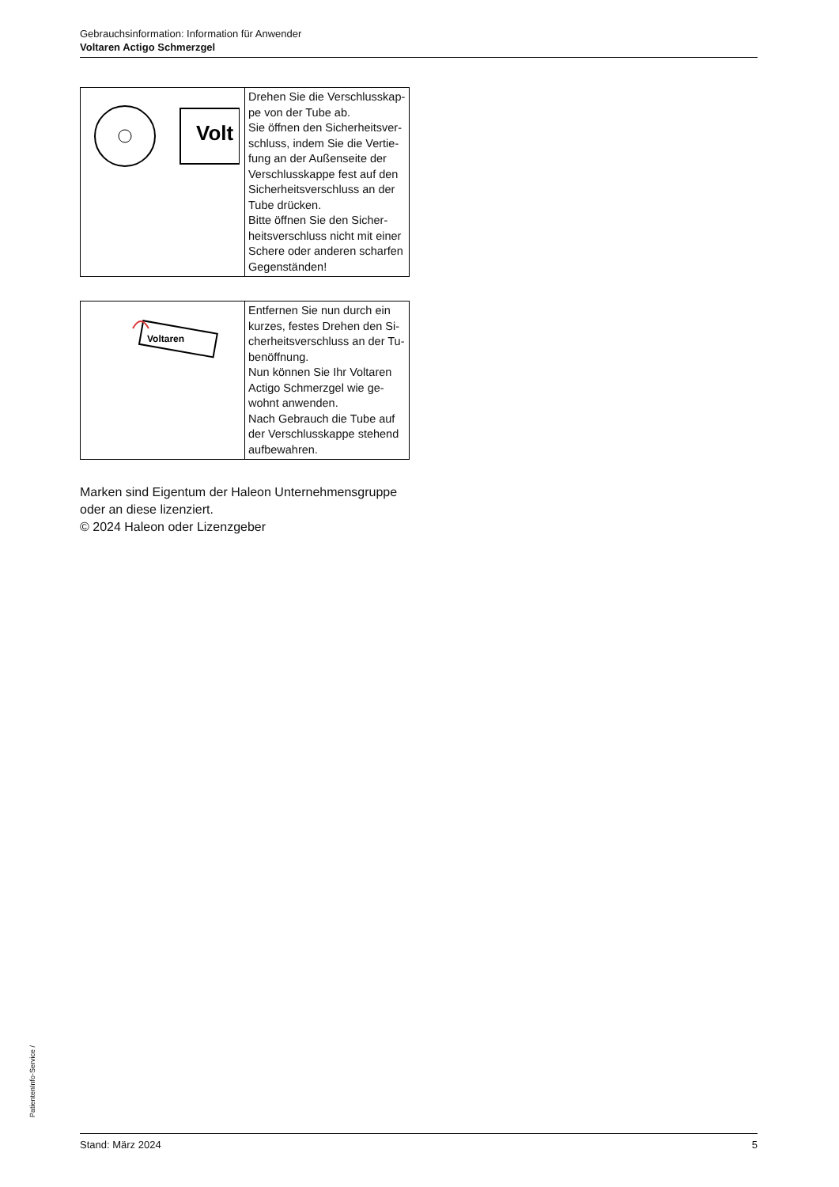Gebrauchsinformation: Information für Anwender
Voltaren Actigo Schmerzgel
| Volt | Drehen Sie die Verschlusskap­pe von der Tube ab. Sie öffnen den Sicherheitsver­schluss, indem Sie die Vertie­fung an der Außenseite der Verschlusskappe fest auf den Sicherheitsverschluss an der Tube drücken. Bitte öffnen Sie den Sicher­heitsverschluss nicht mit einer Schere oder anderen scharfen Gegenständen! |
| Voltaren | Entfernen Sie nun durch ein kurzes, festes Drehen den Si­cherheitsverschluss an der Tu­benöffnung. Nun können Sie Ihr Voltaren Actigo Schmerzgel wie ge­wohnt anwenden. Nach Gebrauch die Tube auf der Verschlusskappe stehend aufbewahren. |
Marken sind Eigentum der Haleon Unternehmensgruppe oder an diese lizenziert.
© 2024 Haleon oder Lizenzgeber
PatientenInfo-Service /
Stand: März 2024 5